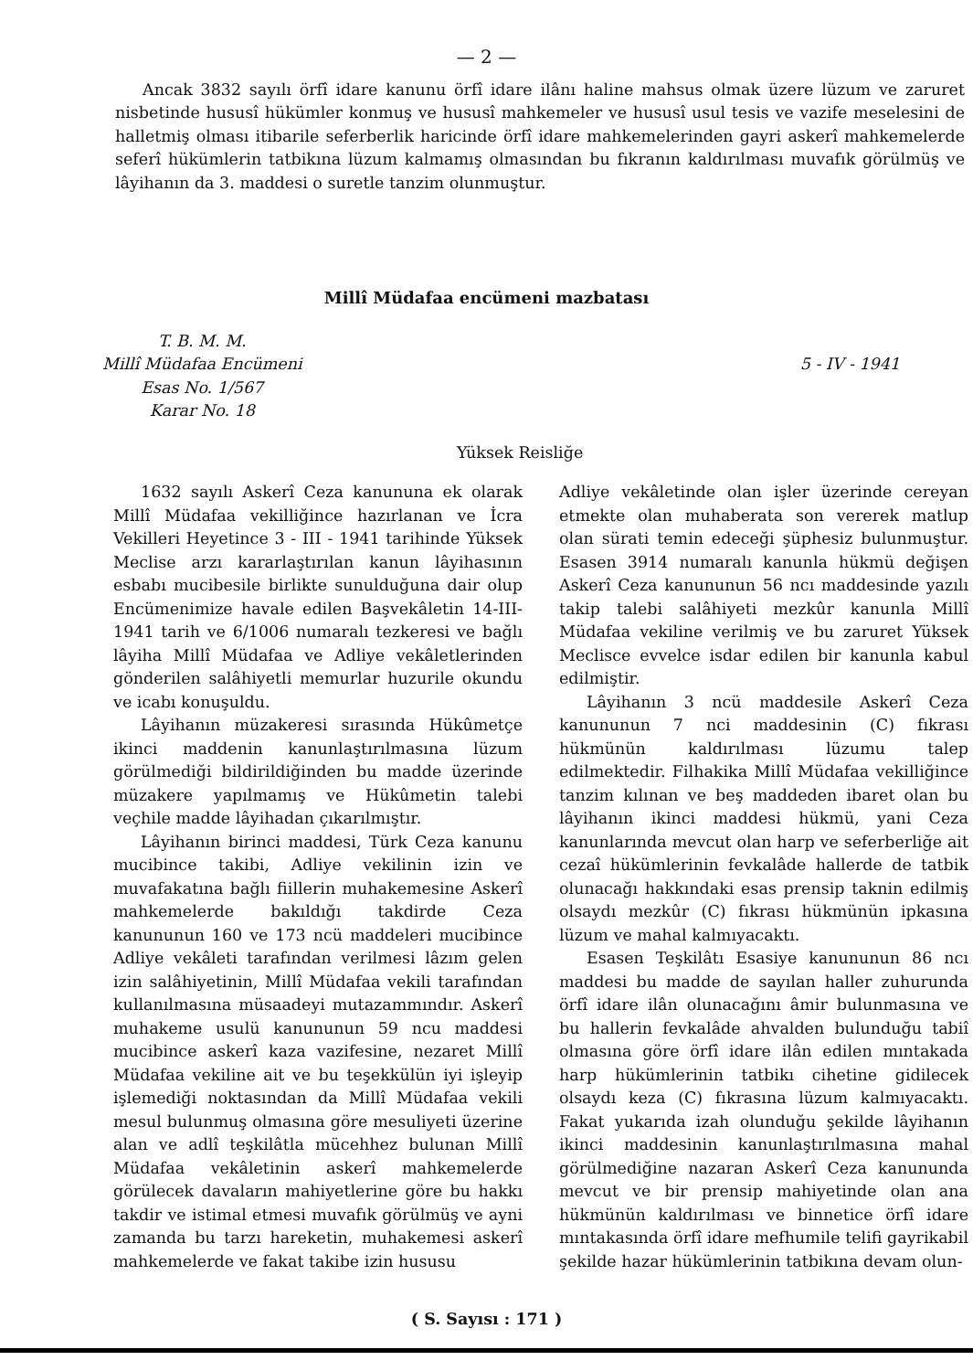— 2 —
Ancak 3832 sayılı örfî idare kanunu örfî idare ilânı haline mahsus olmak üzere lüzum ve zaruret nisbetinde hususî hükümler konmuş ve hususî mahkemeler ve hususî usul tesis ve vazife meselesini de halletmiş olması itibarile seferberlik haricinde örfî idare mahkemelerinden gayri askerî mahkemelerde seferî hükümlerin tatbikına lüzum kalmamış olmasından bu fıkranın kaldırılması muvafık görülmüş ve lâyihanın da 3. maddesi o suretle tanzim olunmuştur.
Millî Müdafaa encümeni mazbatası
T. B. M. M.
Millî Müdafaa Encümeni
Esas No. 1/567
Karar No. 18
5 - IV - 1941
Yüksek Reisliğe
1632 sayılı Askerî Ceza kanununa ek olarak Millî Müdafaa vekilliğince hazırlanan ve İcra Vekilleri Heyetince 3 - III - 1941 tarihinde Yüksek Meclise arzı kararlaştırılan kanun lâyihasının esbabı mucibesile birlikte sunulduğuna dair olup Encümenimize havale edilen Başvekâletin 14-III-1941 tarih ve 6/1006 numaralı tezkeresi ve bağlı lâyiha Millî Müdafaa ve Adliye vekâletlerinden gönderilen salâhiyetli memurlar huzurile okundu ve icabı konuşuldu.
Lâyihanın müzakeresi sırasında Hükûmetçe ikinci maddenin kanunlaştırılmasına lüzum görülmediği bildirildiğinden bu madde üzerinde müzakere yapılmamış ve Hükûmetin talebi veçhile madde lâyihadan çıkarılmıştır.
Lâyihanın birinci maddesi, Türk Ceza kanunu mucibince takibi, Adliye vekilinin izin ve muvafakatına bağlı fiillerin muhakemesine Askerî mahkemelerde bakıldığı takdirde Ceza kanununun 160 ve 173 ncü maddeleri mucibince Adliye vekâleti tarafından verilmesi lâzım gelen izin salâhiyetinin, Millî Müdafaa vekili tarafından kullanılmasına müsaadeyi mutazammındır. Askerî muhakeme usulü kanununun 59 ncu maddesi mucibince askerî kaza vazifesine, nezaret Millî Müdafaa vekiline ait ve bu teşekkülün iyi işleyip işlemediği noktasından da Millî Müdafaa vekili mesul bulunmuş olmasına göre mesuliyeti üzerine alan ve adlî teşkilâtla mücehhez bulunan Millî Müdafaa vekâletinin askerî mahkemelerde görülecek davaların mahiyetlerine göre bu hakkı takdir ve istimal etmesi muvafık görülmüş ve ayni zamanda bu tarzı hareketin, muhakemesi askerî mahkemelerde ve fakat takibe izin hususu
Adliye vekâletinde olan işler üzerinde cereyan etmekte olan muhaberata son vererek matlup olan sürati temin edeceği şüphesiz bulunmuştur. Esasen 3914 numaralı kanunla hükmü değişen Askerî Ceza kanununun 56 ncı maddesinde yazılı takip talebi salâhiyeti mezkûr kanunla Millî Müdafaa vekiline verilmiş ve bu zaruret Yüksek Meclisce evvelce isdar edilen bir kanunla kabul edilmiştir.
Lâyihanın 3 ncü maddesile Askerî Ceza kanununun 7 nci maddesinin (C) fıkrası hükmünün kaldırılması lüzumu talep edilmektedir. Filhakika Millî Müdafaa vekilliğince tanzim kılınan ve beş maddeden ibaret olan bu lâyihanın ikinci maddesi hükmü, yani Ceza kanunlarında mevcut olan harp ve seferberliğe ait cezaî hükümlerinin fevkalâde hallerde de tatbik olunacağı hakkındaki esas prensip taknin edilmiş olsaydı mezkûr (C) fıkrası hükmünün ipkasına lüzum ve mahal kalmıyacaktı.
Esasen Teşkilâtı Esasiye kanununun 86 ncı maddesi bu madde de sayılan haller zuhurunda örfî idare ilân olunacağını âmir bulunmasına ve bu hallerin fevkalâde ahvalden bulunduğu tabiî olmasına göre örfî idare ilân edilen mıntakada harp hükümlerinin tatbikı cihetine gidilecek olsaydı keza (C) fıkrasına lüzum kalmıyacaktı. Fakat yukarıda izah olunduğu şekilde lâyihanın ikinci maddesinin kanunlaştırılmasına mahal görülmediğine nazaran Askerî Ceza kanununda mevcut ve bir prensip mahiyetinde olan ana hükmünün kaldırılması ve binnetice örfî idare mıntakasında örfî idare mefhumile telifi gayrikabil şekilde hazar hükümlerinin tatbikına devam olun-
( S. Sayısı : 171 )